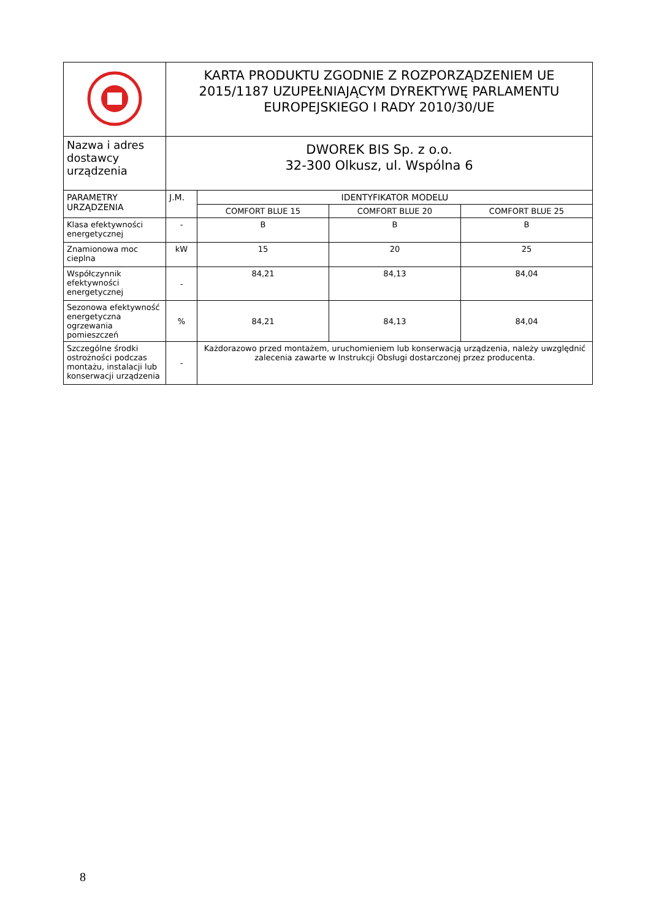| | KARTA PRODUKTU ZGODNIE Z ROZPORZĄDZENIEM UE 2015/1187 UZUPEŁNIAJĄCYM DYREKTYWĘ PARLAMENTU EUROPEJSKIEGO I RADY 2010/30/UE | | | |
| Nazwa i adres dostawcy urządzenia | DWOREK BIS Sp. z o.o. 32-300 Olkusz, ul. Wspólna 6 | | | |
| PARAMETRY URZĄDZENIA | J.M. | IDENTYFIKATOR MODELU | | |
| | | COMFORT BLUE 15 | COMFORT BLUE 20 | COMFORT BLUE 25 |
| Klasa efektywności energetycznej | - | B | B | B |
| Znamionowa moc cieplna | kW | 15 | 20 | 25 |
| Współczynnik efektywności energetycznej | - | 84,21 | 84,13 | 84,04 |
| Sezonowa efektywność energetyczna ogrzewania pomieszczeń | % | 84,21 | 84,13 | 84,04 |
| Szczególne środki ostrożności podczas montażu, instalacji lub konserwacji urządzenia | - | Każdorazowo przed montażem, uruchomieniem lub konserwacją urządzenia, należy uwzględnić zalecenia zawarte w Instrukcji Obsługi dostarczonej przez producenta. | | |
8